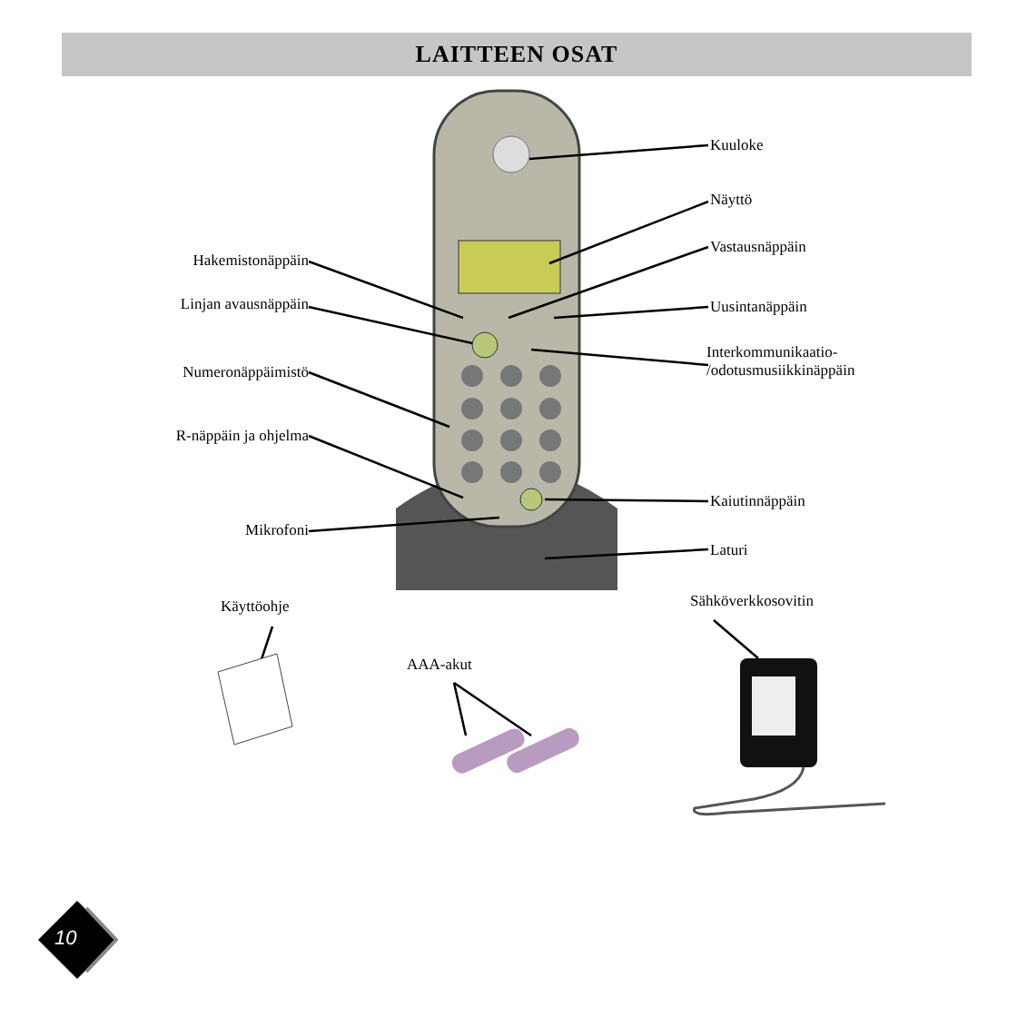LAITTEEN OSAT
Kuuloke
Näyttö
Vastausnäppäin
Uusintanäppäin
Interkommunikaatio-
/odotusmusiikkinäppäin
Kaiutinnäppäin
Laturi
Hakemistonäppäin
Linjan avausnäppäin
Numeronäppäimistö
R-näppäin ja ohjelma
Mikrofoni
Käyttöohje
AAA-akut
Sähköverkkosovitin
10